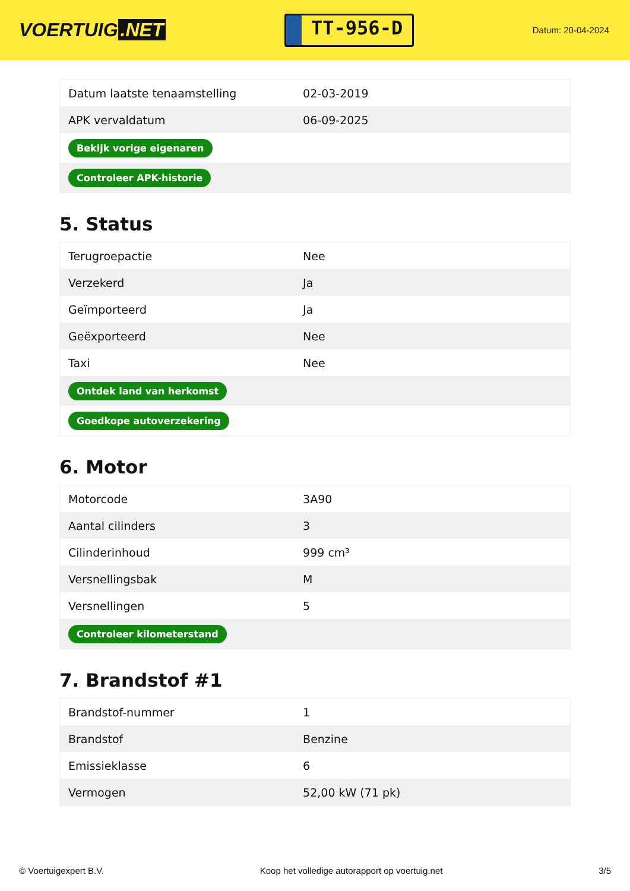VOERTUIG.NET
TT-956-D
Datum: 20-04-2024
| Datum laatste tenaamstelling | 02-03-2019 |
| APK vervaldatum | 06-09-2025 |
| Bekijk vorige eigenaren | |
| Controleer APK-historie | |
5. Status
| Terugroepactie | Nee |
| Verzekerd | Ja |
| Geïmporteerd | Ja |
| Geëxporteerd | Nee |
| Taxi | Nee |
| Ontdek land van herkomst | |
| Goedkope autoverzekering | |
6. Motor
| Motorcode | 3A90 |
| Aantal cilinders | 3 |
| Cilinderinhoud | 999 cm³ |
| Versnellingsbak | M |
| Versnellingen | 5 |
| Controleer kilometerstand | |
7. Brandstof #1
| Brandstof-nummer | 1 |
| Brandstof | Benzine |
| Emissieklasse | 6 |
| Vermogen | 52,00 kW (71 pk) |
© Voertuigexpert B.V. Koop het volledige autorapport op voertuig.net 3/5